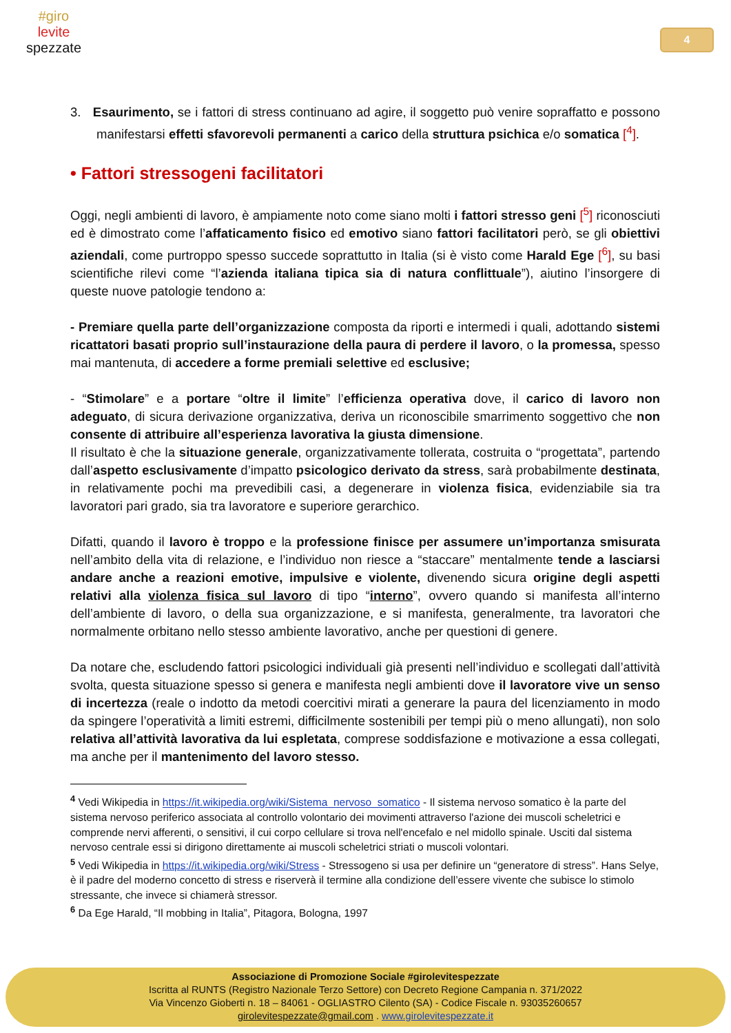#giro
levite
spezzate
4
3. Esaurimento, se i fattori di stress continuano ad agire, il soggetto può venire sopraffatto e possono manifestarsi effetti sfavorevoli permanenti a carico della struttura psichica e/o somatica [<sup>4</sup>].
• Fattori stressogeni facilitatori
Oggi, negli ambienti di lavoro, è ampiamente noto come siano molti i fattori stresso geni [<sup>5</sup>] riconosciuti ed è dimostrato come l’affaticamento fisico ed emotivo siano fattori facilitatori però, se gli obiettivi aziendali, come purtroppo spesso succede soprattutto in Italia (si è visto come Harald Ege [<sup>6</sup>], su basi scientifiche rilevi come “l’azienda italiana tipica sia di natura conflittuale”), aiutino l’insorgere di queste nuove patologie tendono a:
- Premiare quella parte dell’organizzazione composta da riporti e intermedi i quali, adottando sistemi ricattatori basati proprio sull’instaurazione della paura di perdere il lavoro, o la promessa, spesso mai mantenuta, di accedere a forme premiali selettive ed esclusive;
- “Stimolare” e a portare “oltre il limite” l’efficienza operativa dove, il carico di lavoro non adeguato, di sicura derivazione organizzativa, deriva un riconoscibile smarrimento soggettivo che non consente di attribuire all’esperienza lavorativa la giusta dimensione.
Il risultato è che la situazione generale, organizzativamente tollerata, costruita o “progettata”, partendo dall’aspetto esclusivamente d’impatto psicologico derivato da stress, sarà probabilmente destinata, in relativamente pochi ma prevedibili casi, a degenerare in violenza fisica, evidenziabile sia tra lavoratori pari grado, sia tra lavoratore e superiore gerarchico.
Difatti, quando il lavoro è troppo e la professione finisce per assumere un’importanza smisurata nell’ambito della vita di relazione, e l’individuo non riesce a “staccare” mentalmente tende a lasciarsi andare anche a reazioni emotive, impulsive e violente, divenendo sicura origine degli aspetti relativi alla violenza fisica sul lavoro di tipo “interno”, ovvero quando si manifesta all’interno dell’ambiente di lavoro, o della sua organizzazione, e si manifesta, generalmente, tra lavoratori che normalmente orbitano nello stesso ambiente lavorativo, anche per questioni di genere.
Da notare che, escludendo fattori psicologici individuali già presenti nell’individuo e scollegati dall’attività svolta, questa situazione spesso si genera e manifesta negli ambienti dove il lavoratore vive un senso di incertezza (reale o indotto da metodi coercitivi mirati a generare la paura del licenziamento in modo da spingere l’operatività a limiti estremi, difficilmente sostenibili per tempi più o meno allungati), non solo relativa all’attività lavorativa da lui espletata, comprese soddisfazione e motivazione a essa collegati, ma anche per il mantenimento del lavoro stesso.
<sup>4</sup> Vedi Wikipedia in https://it.wikipedia.org/wiki/Sistema_nervoso_somatico - Il sistema nervoso somatico è la parte del sistema nervoso periferico associata al controllo volontario dei movimenti attraverso l'azione dei muscoli scheletrici e comprende nervi afferenti, o sensitivi, il cui corpo cellulare si trova nell'encefalo e nel midollo spinale. Usciti dal sistema nervoso centrale essi si dirigono direttamente ai muscoli scheletrici striati o muscoli volontari.
<sup>5</sup> Vedi Wikipedia in https://it.wikipedia.org/wiki/Stress - Stressogeno si usa per definire un “generatore di stress”. Hans Selye, è il padre del moderno concetto di stress e riserverà il termine alla condizione dell’essere vivente che subisce lo stimolo stressante, che invece si chiamerà stressor.
<sup>6</sup> Da Ege Harald, “Il mobbing in Italia”, Pitagora, Bologna, 1997
Associazione di Promozione Sociale #girolevitespezzate
Iscritta al RUNTS (Registro Nazionale Terzo Settore) con Decreto Regione Campania n. 371/2022
Via Vincenzo Gioberti n. 18 – 84061 - OGLIASTRO Cilento (SA) - Codice Fiscale n. 93035260657
girolevitespezzate@gmail.com . www.girolevitespezzate.it